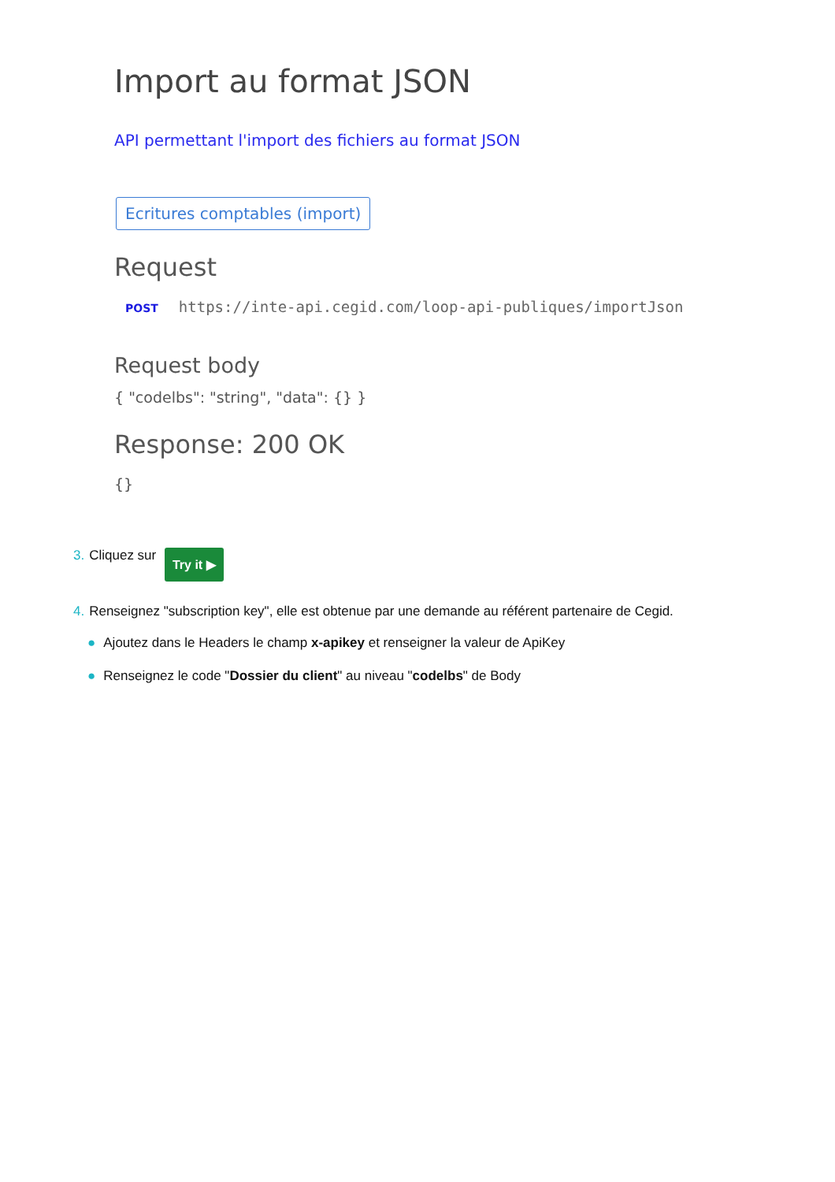Import au format JSON
API permettant l'import des fichiers au format JSON
Ecritures comptables (import)
Request
POST https://inte-api.cegid.com/loop-api-publiques/importJson
Request body
{ "codelbs": "string", "data": {} }
Response: 200 OK
{}
3. Cliquez sur Try it ▶
4. Renseignez "subscription key", elle est obtenue par une demande au référent partenaire de Cegid.
● Ajoutez dans le Headers le champ x-apikey et renseigner la valeur de ApiKey
● Renseignez le code "Dossier du client" au niveau "codelbs" de Body